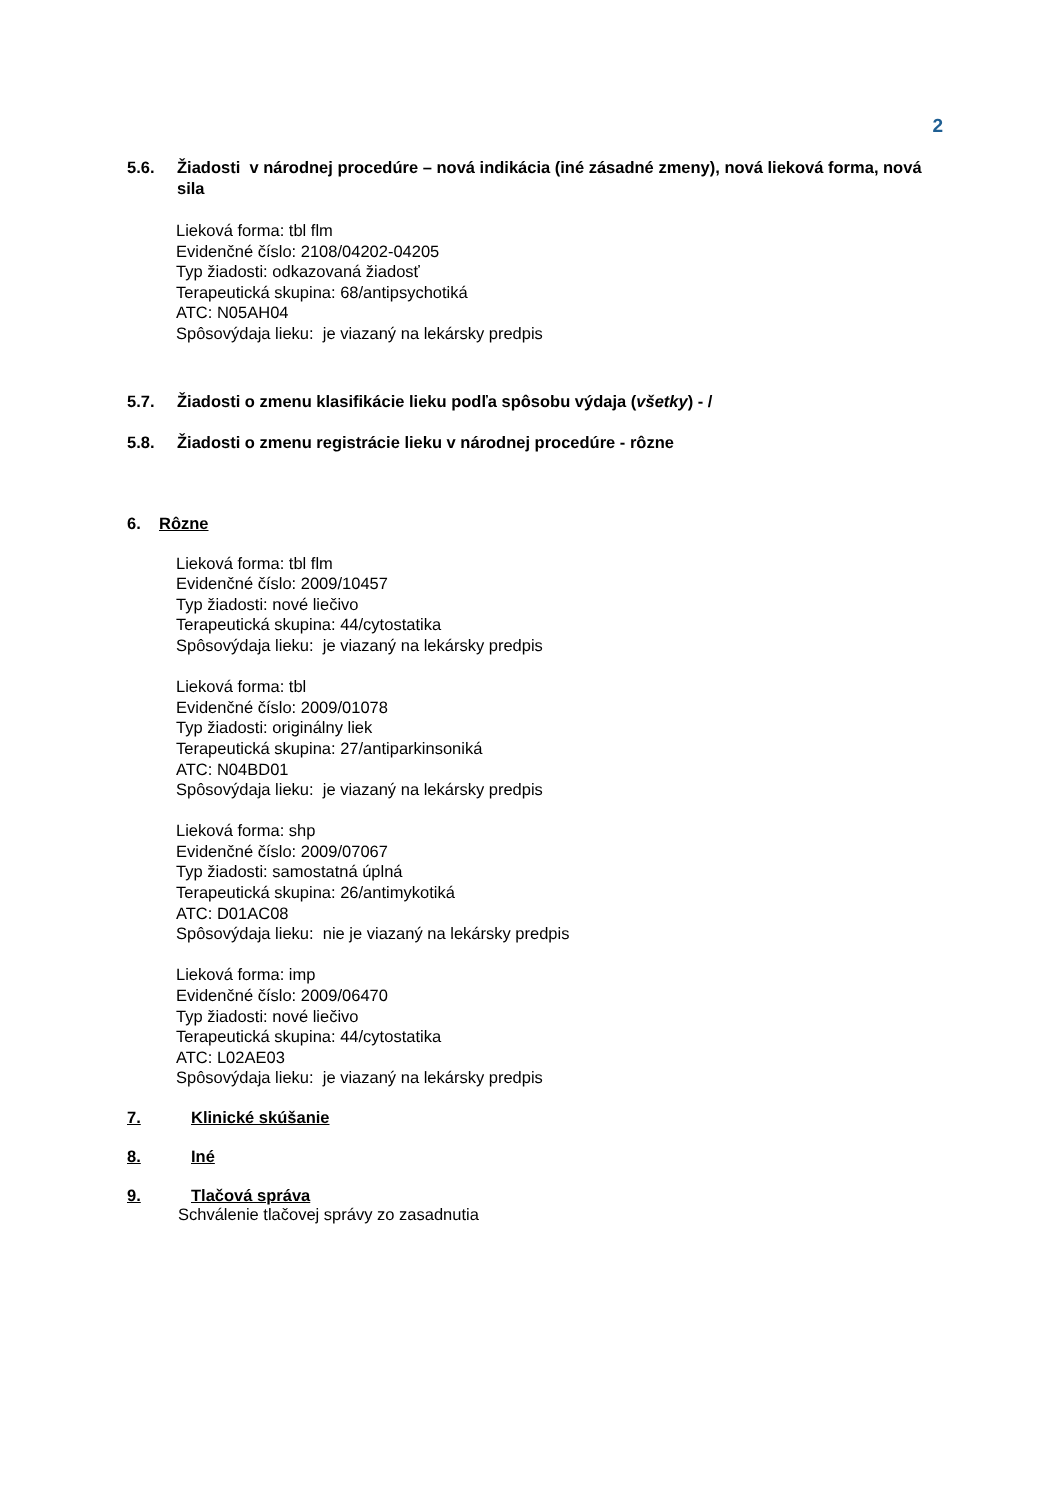2
5.6. Žiadosti v národnej procedúre – nová indikácia (iné zásadné zmeny), nová lieková forma, nová sila
Lieková forma: tbl flm
Evidenčné číslo: 2108/04202-04205
Typ žiadosti: odkazovaná žiadosť
Terapeutická skupina: 68/antipsychotiká
ATC: N05AH04
Spôsovýdaja lieku: je viazaný na lekársky predpis
5.7. Žiadosti o zmenu klasifikácie lieku podľa spôsobu výdaja (všetky) - /
5.8. Žiadosti o zmenu registrácie lieku v národnej procedúre - rôzne
6. Rôzne
Lieková forma: tbl flm
Evidenčné číslo: 2009/10457
Typ žiadosti: nové liečivo
Terapeutická skupina: 44/cytostatika
Spôsovýdaja lieku: je viazaný na lekársky predpis
Lieková forma: tbl
Evidenčné číslo: 2009/01078
Typ žiadosti: originálny liek
Terapeutická skupina: 27/antiparkinsoniká
ATC: N04BD01
Spôsovýdaja lieku: je viazaný na lekársky predpis
Lieková forma: shp
Evidenčné číslo: 2009/07067
Typ žiadosti: samostatná úplná
Terapeutická skupina: 26/antimykotiká
ATC: D01AC08
Spôsovýdaja lieku: nie je viazaný na lekársky predpis
Lieková forma: imp
Evidenčné číslo: 2009/06470
Typ žiadosti: nové liečivo
Terapeutická skupina: 44/cytostatika
ATC: L02AE03
Spôsovýdaja lieku: je viazaný na lekársky predpis
7. Klinické skúšanie
8. Iné
9. Tlačová správa
Schválenie tlačovej správy zo zasadnutia